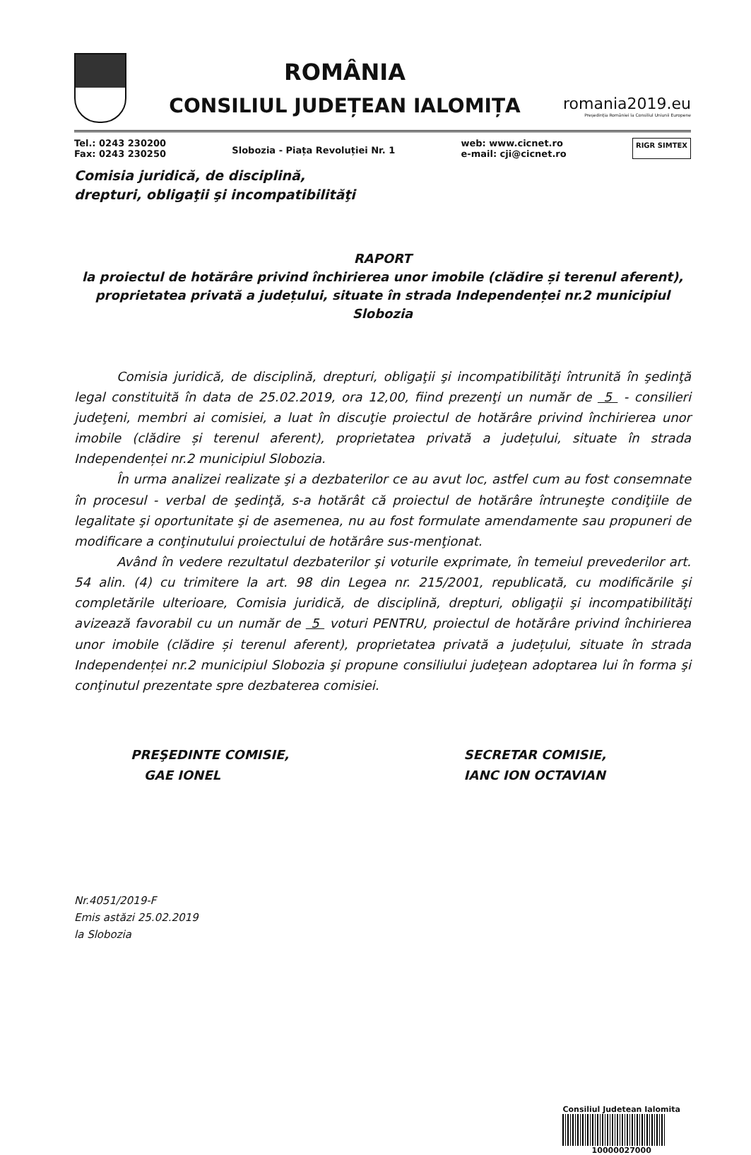ROMÂNIA
CONSILIUL JUDEȚEAN IALOMIȚA
romania2019.eu
Președinția României la Consiliul Uniunii Europene
Tel.: 0243 230200
Fax: 0243 230250
Slobozia - Piața Revoluției Nr. 1
web: www.cicnet.ro
e-mail: cji@cicnet.ro
RIGR SIMTEX
Comisia juridică, de disciplină,
drepturi, obligaţii şi incompatibilităţi
RAPORT
la proiectul de hotărâre privind închirierea unor imobile (clădire și terenul aferent), proprietatea privată a județului, situate în strada Independenței nr.2 municipiul Slobozia
Comisia juridică, de disciplină, drepturi, obligaţii şi incompatibilităţi întrunită în şedinţă legal constituită în data de 25.02.2019, ora 12,00, fiind prezenţi un număr de 5 - consilieri judeţeni, membri ai comisiei, a luat în discuţie proiectul de hotărâre privind închirierea unor imobile (clădire și terenul aferent), proprietatea privată a județului, situate în strada Independenței nr.2 municipiul Slobozia.
În urma analizei realizate şi a dezbaterilor ce au avut loc, astfel cum au fost consemnate în procesul - verbal de şedinţă, s-a hotărât că proiectul de hotărâre întruneşte condiţiile de legalitate şi oportunitate şi de asemenea, nu au fost formulate amendamente sau propuneri de modificare a conţinutului proiectului de hotărâre sus-menţionat.
Având în vedere rezultatul dezbaterilor şi voturile exprimate, în temeiul prevederilor art. 54 alin. (4) cu trimitere la art. 98 din Legea nr. 215/2001, republicată, cu modificările şi completările ulterioare, Comisia juridică, de disciplină, drepturi, obligaţii şi incompatibilităţi avizează favorabil cu un număr de 5 voturi PENTRU, proiectul de hotărâre privind închirierea unor imobile (clădire și terenul aferent), proprietatea privată a județului, situate în strada Independenței nr.2 municipiul Slobozia şi propune consiliului judeţean adoptarea lui în forma şi conţinutul prezentate spre dezbaterea comisiei.
PREŞEDINTE COMISIE,
GAE IONEL
SECRETAR COMISIE,
IANC ION OCTAVIAN
Nr.4051/2019-F
Emis astăzi 25.02.2019
la Slobozia
Consiliul Judetean Ialomita
10000027000